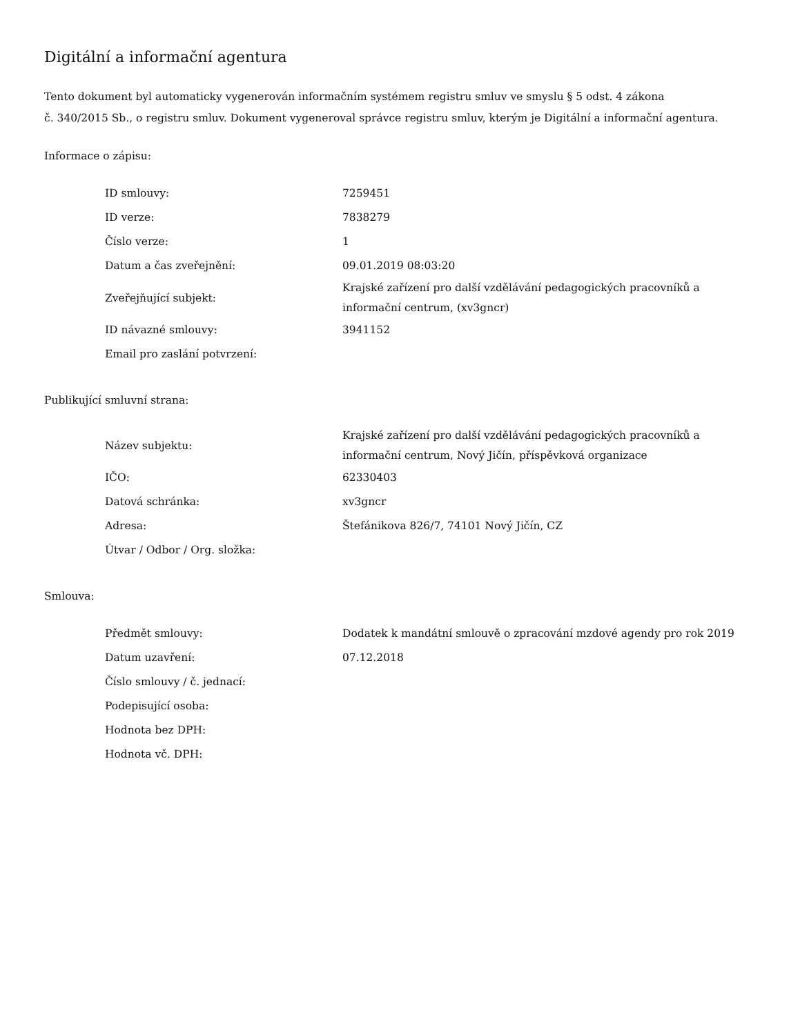Digitální a informační agentura
Tento dokument byl automaticky vygenerován informačním systémem registru smluv ve smyslu § 5 odst. 4 zákona
č. 340/2015 Sb., o registru smluv. Dokument vygeneroval správce registru smluv, kterým je Digitální a informační agentura.
Informace o zápisu:
| ID smlouvy: | 7259451 |
| ID verze: | 7838279 |
| Číslo verze: | 1 |
| Datum a čas zveřejnění: | 09.01.2019 08:03:20 |
| Zveřejňující subjekt: | Krajské zařízení pro další vzdělávání pedagogických pracovníků a informační centrum, (xv3gncr) |
| ID návazné smlouvy: | 3941152 |
| Email pro zaslání potvrzení: | |
Publikující smluvní strana:
| Název subjektu: | Krajské zařízení pro další vzdělávání pedagogických pracovníků a informační centrum, Nový Jičín, příspěvková organizace |
| IČO: | 62330403 |
| Datová schránka: | xv3gncr |
| Adresa: | Štefánikova 826/7, 74101 Nový Jičín, CZ |
| Útvar / Odbor / Org. složka: | |
Smlouva:
| Předmět smlouvy: | Dodatek k mandátní smlouvě o zpracování mzdové agendy pro rok 2019 |
| Datum uzavření: | 07.12.2018 |
| Číslo smlouvy / č. jednací: | |
| Podepisující osoba: | |
| Hodnota bez DPH: | |
| Hodnota vč. DPH: | |